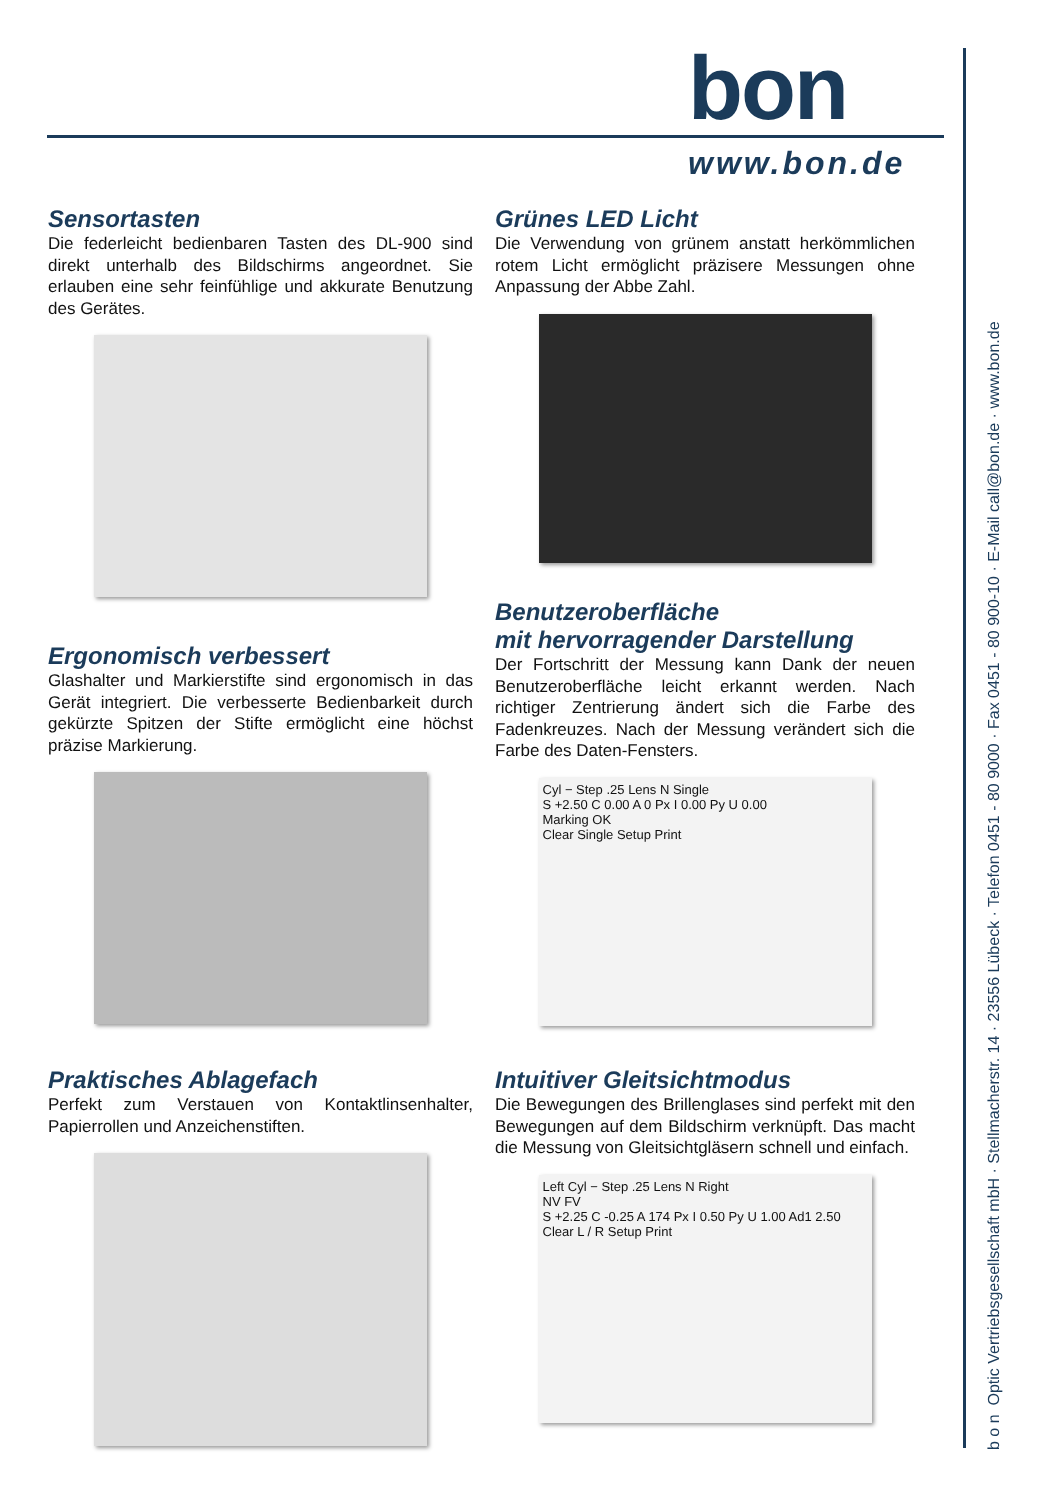bon
www.bon.de
b o n Optic Vertriebsgesellschaft mbH · Stellmacherstr. 14 · 23556 Lübeck · Telefon 0451 - 80 9000 · Fax 0451 - 80 900-10 · E-Mail call@bon.de · www.bon.de
Sensortasten
Die federleicht bedienbaren Tasten des DL-900 sind direkt unterhalb des Bildschirms angeordnet. Sie erlauben eine sehr feinfühlige und akkurate Benutzung des Gerätes.
Grünes LED Licht
Die Verwendung von grünem anstatt herkömmlichen rotem Licht ermöglicht präzisere Messungen ohne Anpassung der Abbe Zahl.
Ergonomisch verbessert
Glashalter und Markierstifte sind ergonomisch in das Gerät integriert. Die verbesserte Bedienbarkeit durch gekürzte Spitzen der Stifte ermöglicht eine höchst präzise Markierung.
Benutzeroberfläche
mit hervorragender Darstellung
Der Fortschritt der Messung kann Dank der neuen Benutzeroberfläche leicht erkannt werden. Nach richtiger Zentrierung ändert sich die Farbe des Fadenkreuzes. Nach der Messung verändert sich die Farbe des Daten-Fensters.
Cyl − Step .25 Lens N Single
S +2.50 C 0.00 A 0 Px I 0.00 Py U 0.00
Marking OK
Clear Single Setup Print
Praktisches Ablagefach
Perfekt zum Verstauen von Kontaktlinsenhalter, Papierrollen und Anzeichenstiften.
Intuitiver Gleitsichtmodus
Die Bewegungen des Brillenglases sind perfekt mit den Bewegungen auf dem Bildschirm verknüpft. Das macht die Messung von Gleitsichtgläsern schnell und einfach.
Left Cyl − Step .25 Lens N Right
NV FV
S +2.25 C -0.25 A 174 Px I 0.50 Py U 1.00 Ad1 2.50
Clear L / R Setup Print